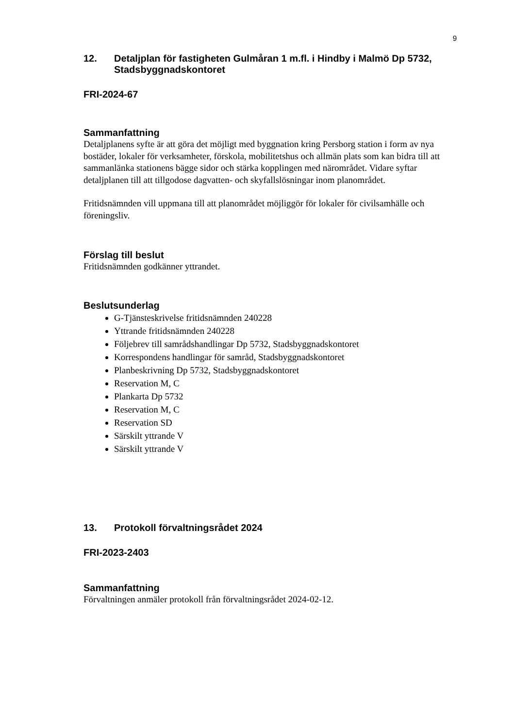9
12. Detaljplan för fastigheten Gulmåran 1 m.fl. i Hindby i Malmö Dp 5732, Stadsbyggnadskontoret
FRI-2024-67
Sammanfattning
Detaljplanens syfte är att göra det möjligt med byggnation kring Persborg station i form av nya bostäder, lokaler för verksamheter, förskola, mobilitetshus och allmän plats som kan bidra till att sammanlänka stationens bägge sidor och stärka kopplingen med närområdet. Vidare syftar detaljplanen till att tillgodose dagvatten- och skyfallslösningar inom planområdet.
Fritidsnämnden vill uppmana till att planområdet möjliggör för lokaler för civilsamhälle och föreningsliv.
Förslag till beslut
Fritidsnämnden godkänner yttrandet.
Beslutsunderlag
G-Tjänsteskrivelse fritidsnämnden 240228
Yttrande fritidsnämnden 240228
Följebrev till samrådshandlingar Dp 5732, Stadsbyggnadskontoret
Korrespondens handlingar för samråd, Stadsbyggnadskontoret
Planbeskrivning Dp 5732, Stadsbyggnadskontoret
Reservation M, C
Plankarta Dp 5732
Reservation M, C
Reservation SD
Särskilt yttrande V
Särskilt yttrande V
13. Protokoll förvaltningsrådet 2024
FRI-2023-2403
Sammanfattning
Förvaltningen anmäler protokoll från förvaltningsrådet 2024-02-12.